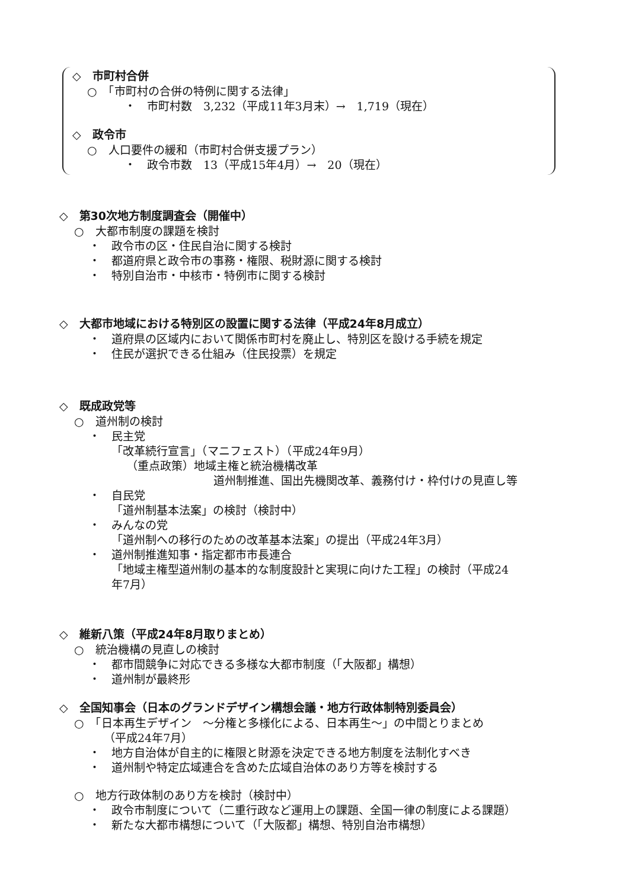◇　市町村合併
○　「市町村の合併の特例に関する法律」
・　市町村数　3,232（平成11年3月末）→　1,719（現在）
◇　政令市
○　人口要件の緩和（市町村合併支援プラン）
・　政令市数　13（平成15年4月）→　20（現在）
◇　第30次地方制度調査会（開催中）
○　大都市制度の課題を検討
・　政令市の区・住民自治に関する検討
・　都道府県と政令市の事務・権限、税財源に関する検討
・　特別自治市・中核市・特例市に関する検討
◇　大都市地域における特別区の設置に関する法律（平成24年8月成立）
・　道府県の区域内において関係市町村を廃止し、特別区を設ける手続を規定
・　住民が選択できる仕組み（住民投票）を規定
◇　既成政党等
○　道州制の検討
・　民主党
「改革続行宣言」（マニフェスト）（平成24年9月）
（重点政策）地域主権と統治機構改革
道州制推進、国出先機関改革、義務付け・枠付けの見直し等
・　自民党
「道州制基本法案」の検討（検討中）
・　みんなの党
「道州制への移行のための改革基本法案」の提出（平成24年3月）
・　道州制推進知事・指定都市市長連合
「地域主権型道州制の基本的な制度設計と実現に向けた工程」の検討（平成24
年7月）
◇　維新八策（平成24年8月取りまとめ）
○　統治機構の見直しの検討
・　都市間競争に対応できる多様な大都市制度（「大阪都」構想）
・　道州制が最終形
◇　全国知事会（日本のグランドデザイン構想会議・地方行政体制特別委員会）
○　「日本再生デザイン　～分権と多様化による、日本再生～」の中間とりまとめ
（平成24年7月）
・　地方自治体が自主的に権限と財源を決定できる地方制度を法制化すべき
・　道州制や特定広域連合を含めた広域自治体のあり方等を検討する
○　地方行政体制のあり方を検討（検討中）
・　政令市制度について（二重行政など運用上の課題、全国一律の制度による課題）
・　新たな大都市構想について（「大阪都」構想、特別自治市構想）